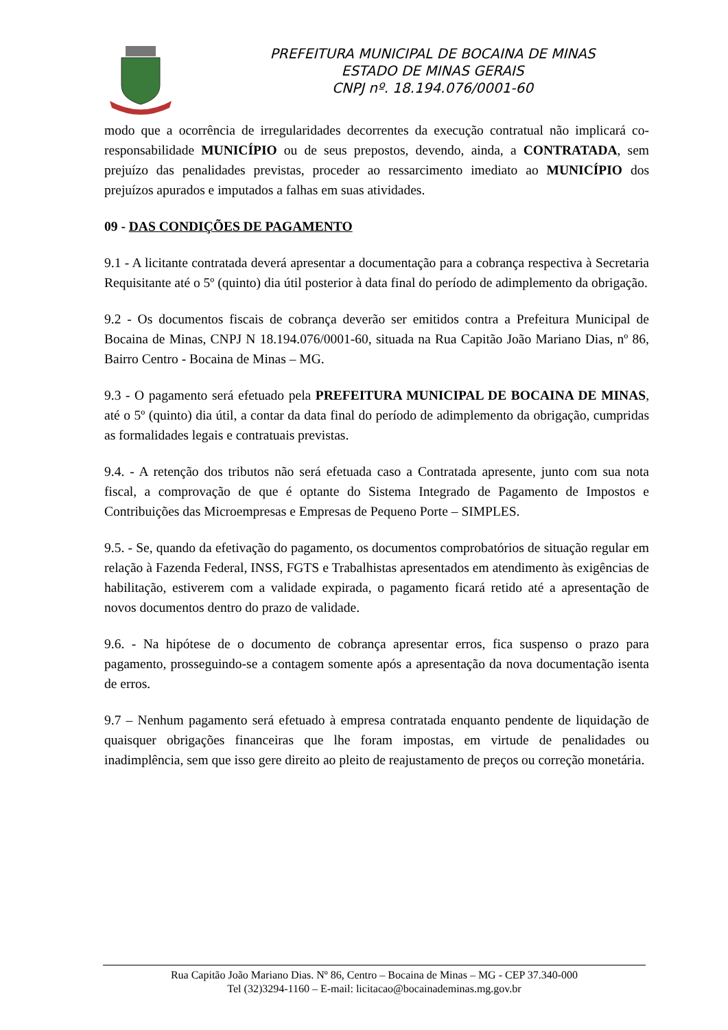PREFEITURA MUNICIPAL DE BOCAINA DE MINAS
ESTADO DE MINAS GERAIS
CNPJ nº. 18.194.076/0001-60
modo que a ocorrência de irregularidades decorrentes da execução contratual não implicará co-responsabilidade MUNICÍPIO ou de seus prepostos, devendo, ainda, a CONTRATADA, sem prejuízo das penalidades previstas, proceder ao ressarcimento imediato ao MUNICÍPIO dos prejuízos apurados e imputados a falhas em suas atividades.
09 - DAS CONDIÇÕES DE PAGAMENTO
9.1 - A licitante contratada deverá apresentar a documentação para a cobrança respectiva à Secretaria Requisitante até o 5º (quinto) dia útil posterior à data final do período de adimplemento da obrigação.
9.2 - Os documentos fiscais de cobrança deverão ser emitidos contra a Prefeitura Municipal de Bocaina de Minas, CNPJ N 18.194.076/0001-60, situada na Rua Capitão João Mariano Dias, nº 86, Bairro Centro - Bocaina de Minas – MG.
9.3 - O pagamento será efetuado pela PREFEITURA MUNICIPAL DE BOCAINA DE MINAS, até o 5º (quinto) dia útil, a contar da data final do período de adimplemento da obrigação, cumpridas as formalidades legais e contratuais previstas.
9.4. - A retenção dos tributos não será efetuada caso a Contratada apresente, junto com sua nota fiscal, a comprovação de que é optante do Sistema Integrado de Pagamento de Impostos e Contribuições das Microempresas e Empresas de Pequeno Porte – SIMPLES.
9.5. - Se, quando da efetivação do pagamento, os documentos comprobatórios de situação regular em relação à Fazenda Federal, INSS, FGTS e Trabalhistas apresentados em atendimento às exigências de habilitação, estiverem com a validade expirada, o pagamento ficará retido até a apresentação de novos documentos dentro do prazo de validade.
9.6. - Na hipótese de o documento de cobrança apresentar erros, fica suspenso o prazo para pagamento, prosseguindo-se a contagem somente após a apresentação da nova documentação isenta de erros.
9.7 – Nenhum pagamento será efetuado à empresa contratada enquanto pendente de liquidação de quaisquer obrigações financeiras que lhe foram impostas, em virtude de penalidades ou inadimplência, sem que isso gere direito ao pleito de reajustamento de preços ou correção monetária.
Rua Capitão João Mariano Dias. Nº 86, Centro – Bocaina de Minas – MG - CEP 37.340-000
Tel (32)3294-1160 – E-mail: licitacao@bocainademinas.mg.gov.br